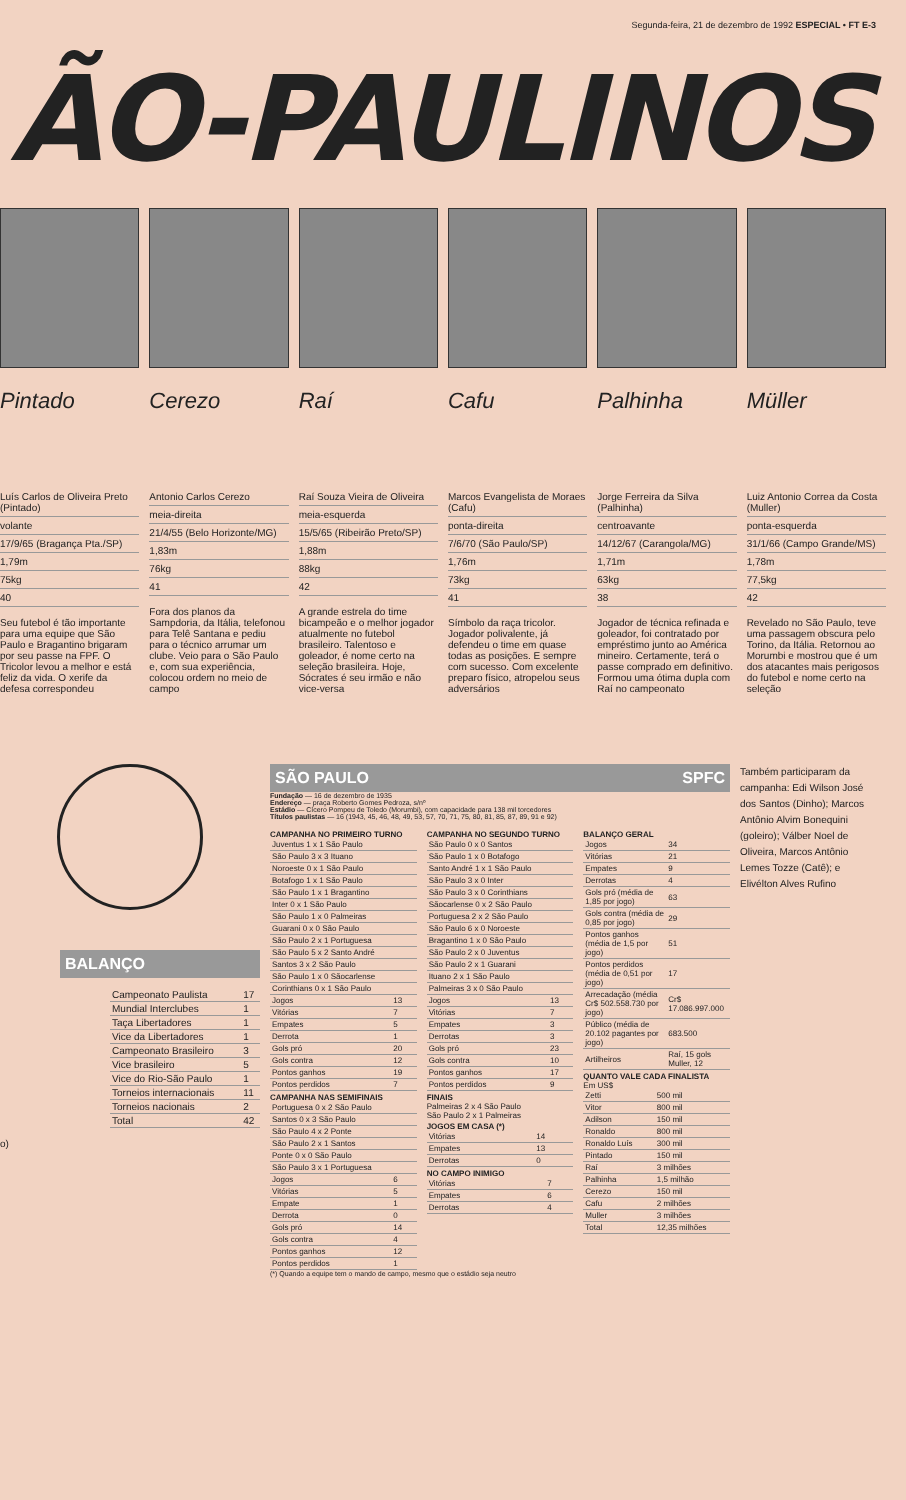Segunda-feira, 21 de dezembro de 1992 ESPECIAL • FT E-3
ÃO-PAULINOS
Pintado
Luís Carlos de Oliveira Preto (Pintado)
volante
17/9/65 (Bragança Pta./SP)
1,79m
75kg
40
Seu futebol é tão importante para uma equipe que São Paulo e Bragantino brigaram por seu passe na FPF. O Tricolor levou a melhor e está feliz da vida. O xerife da defesa correspondeu
Cerezo
Antonio Carlos Cerezo
meia-direita
21/4/55 (Belo Horizonte/MG)
1,83m
76kg
41
Fora dos planos da Sampdoria, da Itália, telefonou para Telê Santana e pediu para o técnico arrumar um clube. Veio para o São Paulo e, com sua experiência, colocou ordem no meio de campo
Raí
Raí Souza Vieira de Oliveira
meia-esquerda
15/5/65 (Ribeirão Preto/SP)
1,88m
88kg
42
A grande estrela do time bicampeão e o melhor jogador atualmente no futebol brasileiro. Talentoso e goleador, é nome certo na seleção brasileira. Hoje, Sócrates é seu irmão e não vice-versa
Cafu
Marcos Evangelista de Moraes (Cafu)
ponta-direita
7/6/70 (São Paulo/SP)
1,76m
73kg
41
Símbolo da raça tricolor. Jogador polivalente, já defendeu o time em quase todas as posições. E sempre com sucesso. Com excelente preparo físico, atropelou seus adversários
Palhinha
Jorge Ferreira da Silva (Palhinha)
centroavante
14/12/67 (Carangola/MG)
1,71m
63kg
38
Jogador de técnica refinada e goleador, foi contratado por empréstimo junto ao América mineiro. Certamente, terá o passe comprado em definitivo. Formou uma ótima dupla com Raí no campeonato
Müller
Luiz Antonio Correa da Costa (Muller)
ponta-esquerda
31/1/66 (Campo Grande/MS)
1,78m
77,5kg
42
Revelado no São Paulo, teve uma passagem obscura pelo Torino, da Itália. Retornou ao Morumbi e mostrou que é um dos atacantes mais perigosos do futebol e nome certo na seleção
BALANÇO
| Campeonato Paulista | 17 |
| Mundial Interclubes | 1 |
| Taça Libertadores | 1 |
| Vice da Libertadores | 1 |
| Campeonato Brasileiro | 3 |
| Vice brasileiro | 5 |
| Vice do Rio-São Paulo | 1 |
| Torneios internacionais | 11 |
| Torneios nacionais | 2 |
| Total | 42 |
o)
SÃO PAULO SPFC
Fundação — 16 de dezembro de 1935
Endereço — praça Roberto Gomes Pedroza, s/nº
Estádio — Cícero Pompeu de Toledo (Morumbi), com capacidade para 138 mil torcedores
Títulos paulistas — 16 (1943, 45, 46, 48, 49, 53, 57, 70, 71, 75, 80, 81, 85, 87, 89, 91 e 92)
CAMPANHA NO PRIMEIRO TURNO
| Juventus 1 x 1 São Paulo |
| São Paulo 3 x 3 Ituano |
| Noroeste 0 x 1 São Paulo |
| Botafogo 1 x 1 São Paulo |
| São Paulo 1 x 1 Bragantino |
| Inter 0 x 1 São Paulo |
| São Paulo 1 x 0 Palmeiras |
| Guarani 0 x 0 São Paulo |
| São Paulo 2 x 1 Portuguesa |
| São Paulo 5 x 2 Santo André |
| Santos 3 x 2 São Paulo |
| São Paulo 1 x 0 Sãocarlense |
| Corinthians 0 x 1 São Paulo |
| Jogos | 13 |
| Vitórias | 7 |
| Empates | 5 |
| Derrota | 1 |
| Gols pró | 20 |
| Gols contra | 12 |
| Pontos ganhos | 19 |
| Pontos perdidos | 7 |
CAMPANHA NAS SEMIFINAIS
| Portuguesa 0 x 2 São Paulo |
| Santos 0 x 3 São Paulo |
| São Paulo 4 x 2 Ponte |
| São Paulo 2 x 1 Santos |
| Ponte 0 x 0 São Paulo |
| São Paulo 3 x 1 Portuguesa |
| Jogos | 6 |
| Vitórias | 5 |
| Empate | 1 |
| Derrota | 0 |
| Gols pró | 14 |
| Gols contra | 4 |
| Pontos ganhos | 12 |
| Pontos perdidos | 1 |
CAMPANHA NO SEGUNDO TURNO
| São Paulo 0 x 0 Santos |
| São Paulo 1 x 0 Botafogo |
| Santo André 1 x 1 São Paulo |
| São Paulo 3 x 0 Inter |
| São Paulo 3 x 0 Corinthians |
| Sãocarlense 0 x 2 São Paulo |
| Portuguesa 2 x 2 São Paulo |
| São Paulo 6 x 0 Noroeste |
| Bragantino 1 x 0 São Paulo |
| São Paulo 2 x 0 Juventus |
| São Paulo 2 x 1 Guarani |
| Ituano 2 x 1 São Paulo |
| Palmeiras 3 x 0 São Paulo |
| Jogos | 13 |
| Vitórias | 7 |
| Empates | 3 |
| Derrotas | 3 |
| Gols pró | 23 |
| Gols contra | 10 |
| Pontos ganhos | 17 |
| Pontos perdidos | 9 |
FINAIS
Palmeiras 2 x 4 São Paulo
São Paulo 2 x 1 Palmeiras
JOGOS EM CASA (*)
| Vitórias | 14 |
| Empates | 13 |
| Derrotas | 0 |
NO CAMPO INIMIGO
| Vitórias | 7 |
| Empates | 6 |
| Derrotas | 4 |
BALANÇO GERAL
| Jogos | 34 |
| Vitórias | 21 |
| Empates | 9 |
| Derrotas | 4 |
| Gols pró (média de 1,85 por jogo) | 63 |
| Gols contra (média de 0,85 por jogo) | 29 |
| Pontos ganhos (média de 1,5 por jogo) | 51 |
| Pontos perdidos (média de 0,51 por jogo) | 17 |
| Arrecadação (média Cr$ 502.558.730 por jogo) | Cr$ 17.086.997.000 |
| Público (média de 20.102 pagantes por jogo) | 683.500 |
| Artilheiros | Raí, 15 gols Muller, 12 |
QUANTO VALE CADA FINALISTA
Em US$
| Zetti | 500 mil |
| Vitor | 800 mil |
| Adilson | 150 mil |
| Ronaldo | 800 mil |
| Ronaldo Luís | 300 mil |
| Pintado | 150 mil |
| Raí | 3 milhões |
| Palhinha | 1,5 milhão |
| Cerezo | 150 mil |
| Cafu | 2 milhões |
| Muller | 3 milhões |
| Total | 12,35 milhões |
(*) Quando a equipe tem o mando de campo, mesmo que o estádio seja neutro
Também participaram da campanha: Edi Wilson José dos Santos (Dinho); Marcos Antônio Alvim Bonequini (goleiro); Válber Noel de Oliveira, Marcos Antônio Lemes Tozze (Catê); e Elivélton Alves Rufino